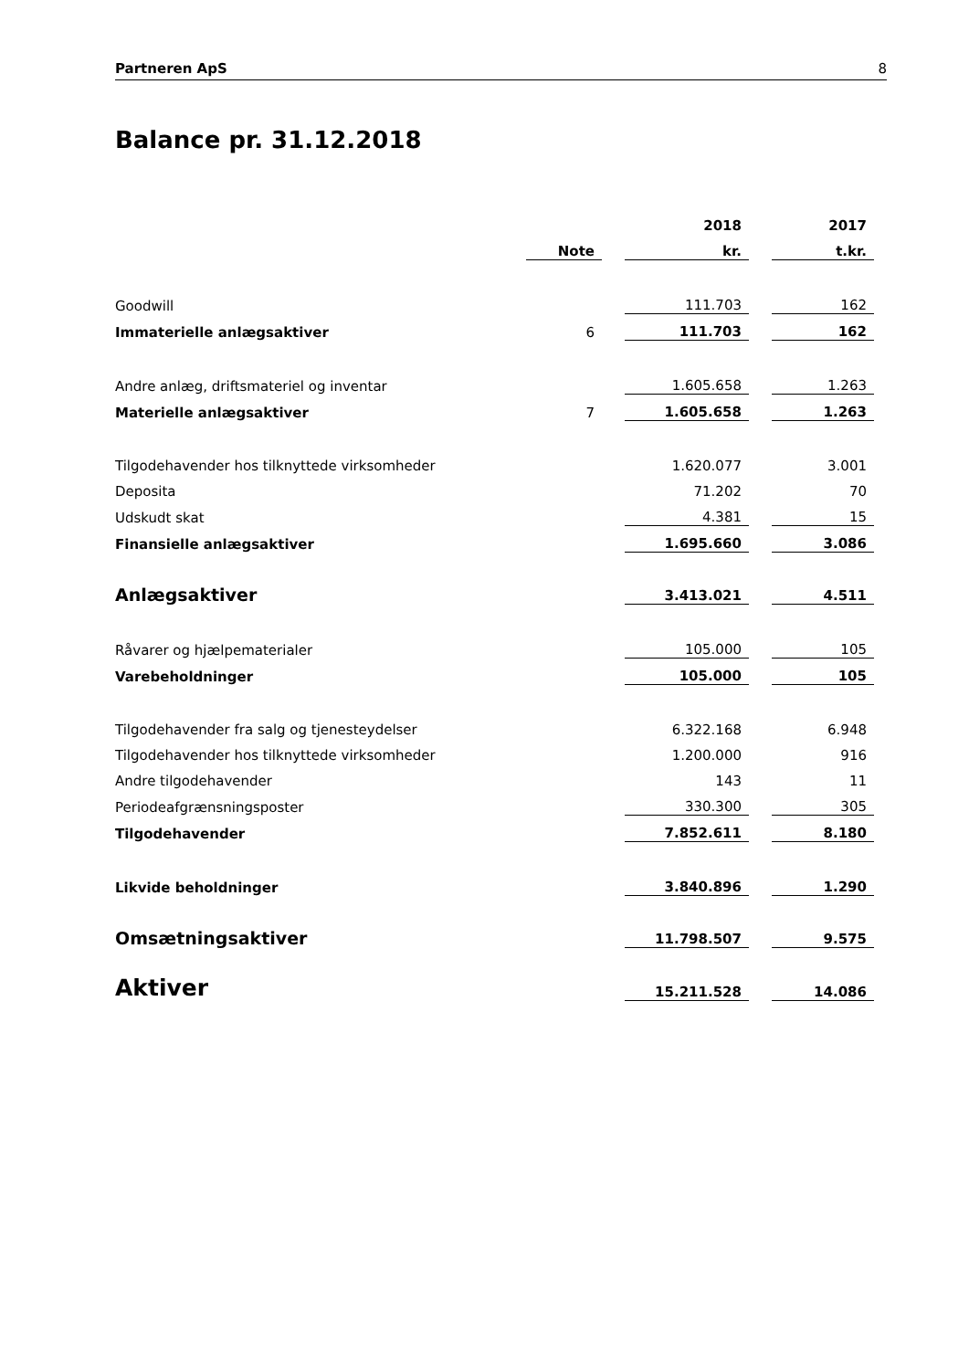Partneren ApS 8
Balance pr. 31.12.2018
| | | | 2018 | | 2017 |
| | Note | | kr. | | t.kr. |
| Goodwill | | | 111.703 | | 162 |
| Immaterielle anlægsaktiver | 6 | | 111.703 | | 162 |
| Andre anlæg, driftsmateriel og inventar | | | 1.605.658 | | 1.263 |
| Materielle anlægsaktiver | 7 | | 1.605.658 | | 1.263 |
| Tilgodehavender hos tilknyttede virksomheder | | | 1.620.077 | | 3.001 |
| Deposita | | | 71.202 | | 70 |
| Udskudt skat | | | 4.381 | | 15 |
| Finansielle anlægsaktiver | | | 1.695.660 | | 3.086 |
| Anlægsaktiver | | | 3.413.021 | | 4.511 |
| Råvarer og hjælpematerialer | | | 105.000 | | 105 |
| Varebeholdninger | | | 105.000 | | 105 |
| Tilgodehavender fra salg og tjenesteydelser | | | 6.322.168 | | 6.948 |
| Tilgodehavender hos tilknyttede virksomheder | | | 1.200.000 | | 916 |
| Andre tilgodehavender | | | 143 | | 11 |
| Periodeafgrænsningsposter | | | 330.300 | | 305 |
| Tilgodehavender | | | 7.852.611 | | 8.180 |
| Likvide beholdninger | | | 3.840.896 | | 1.290 |
| Omsætningsaktiver | | | 11.798.507 | | 9.575 |
| Aktiver | | | 15.211.528 | | 14.086 |